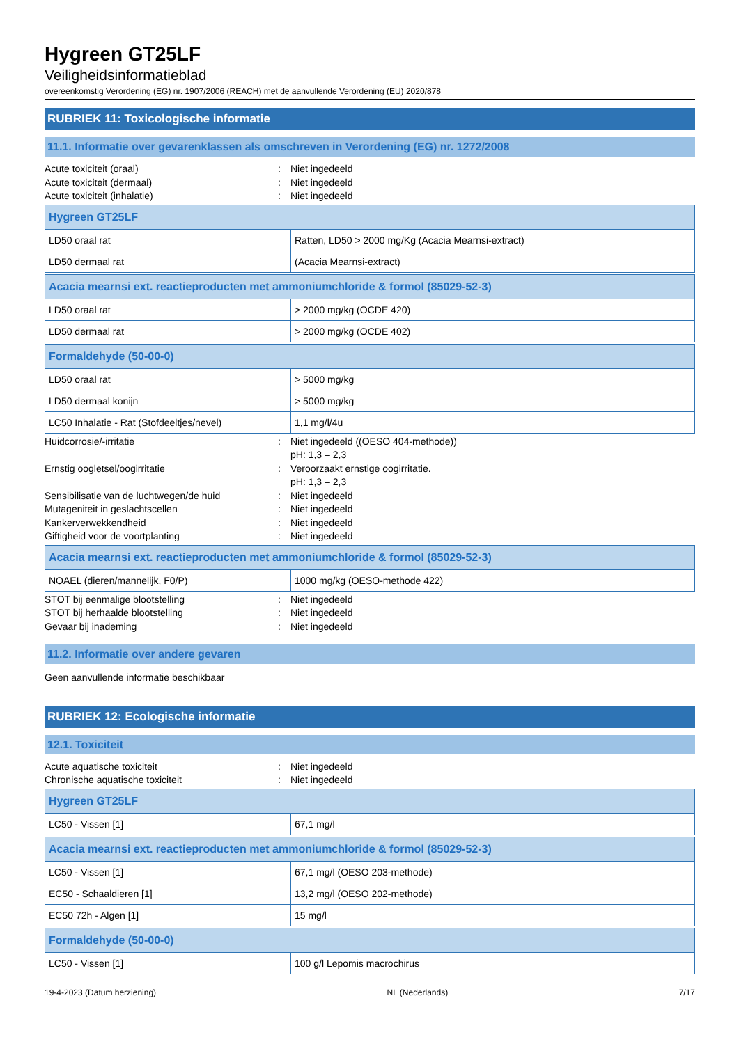Hygreen GT25LF
Veiligheidsinformatieblad
overeenkomstig Verordening (EG) nr. 1907/2006 (REACH) met de aanvullende Verordening (EU) 2020/878
RUBRIEK 11: Toxicologische informatie
11.1. Informatie over gevarenklassen als omschreven in Verordening (EG) nr. 1272/2008
Acute toxiciteit (oraal): Niet ingedeeld
Acute toxiciteit (dermaal): Niet ingedeeld
Acute toxiciteit (inhalatie): Niet ingedeeld
| Hygreen GT25LF | |
| --- | --- |
| LD50 oraal rat | Ratten, LD50 > 2000 mg/Kg (Acacia Mearnsi-extract) |
| LD50 dermaal rat | (Acacia Mearnsi-extract) |
| Acacia mearnsi ext. reactieproducten met ammoniumchloride & formol (85029-52-3) | |
| --- | --- |
| LD50 oraal rat | > 2000 mg/kg (OCDE 420) |
| LD50 dermaal rat | > 2000 mg/kg (OCDE 402) |
| Formaldehyde (50-00-0) | |
| --- | --- |
| LD50 oraal rat | > 5000 mg/kg |
| LD50 dermaal konijn | > 5000 mg/kg |
| LC50 Inhalatie - Rat (Stofdeeltjes/nevel) | 1,1 mg/l/4u |
Huidcorrosie/-irritatie: Niet ingedeeld ((OESO 404-methode))
pH: 1,3 – 2,3
Ernstig oogletsel/oogirritatie: Veroorzaakt ernstige oogirritatie.
pH: 1,3 – 2,3
Sensibilisatie van de luchtwegen/de huid: Niet ingedeeld
Mutageniteit in geslachtscellen: Niet ingedeeld
Kankerverwekkendheid: Niet ingedeeld
Giftigheid voor de voortplanting: Niet ingedeeld
| Acacia mearnsi ext. reactieproducten met ammoniumchloride & formol (85029-52-3) | |
| --- | --- |
| NOAEL (dieren/mannelijk, F0/P) | 1000 mg/kg (OESO-methode 422) |
STOT bij eenmalige blootstelling: Niet ingedeeld
STOT bij herhaalde blootstelling: Niet ingedeeld
Gevaar bij inademing: Niet ingedeeld
11.2. Informatie over andere gevaren
Geen aanvullende informatie beschikbaar
RUBRIEK 12: Ecologische informatie
12.1. Toxiciteit
Acute aquatische toxiciteit: Niet ingedeeld
Chronische aquatische toxiciteit: Niet ingedeeld
| Hygreen GT25LF | |
| --- | --- |
| LC50 - Vissen [1] | 67,1 mg/l |
| Acacia mearnsi ext. reactieproducten met ammoniumchloride & formol (85029-52-3) | |
| --- | --- |
| LC50 - Vissen [1] | 67,1 mg/l (OESO 203-methode) |
| EC50 - Schaaldieren [1] | 13,2 mg/l (OESO 202-methode) |
| EC50 72h - Algen [1] | 15 mg/l |
| Formaldehyde (50-00-0) | |
| --- | --- |
| LC50 - Vissen [1] | 100 g/l Lepomis macrochirus |
19-4-2023 (Datum herziening) NL (Nederlands) 7/17